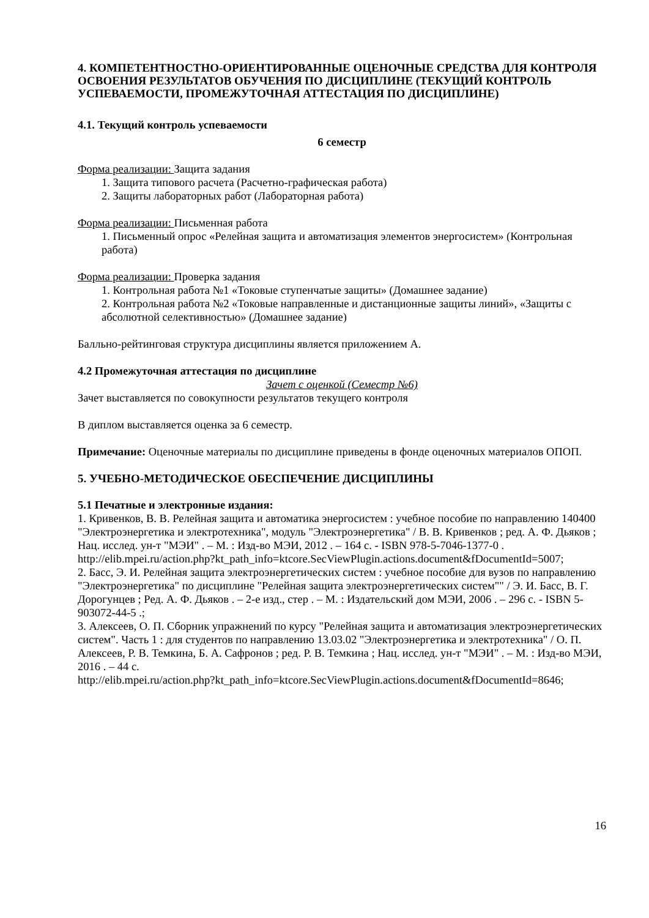4. КОМПЕТЕНТНОСТНО-ОРИЕНТИРОВАННЫЕ ОЦЕНОЧНЫЕ СРЕДСТВА ДЛЯ КОНТРОЛЯ ОСВОЕНИЯ РЕЗУЛЬТАТОВ ОБУЧЕНИЯ ПО ДИСЦИПЛИНЕ (ТЕКУЩИЙ КОНТРОЛЬ УСПЕВАЕМОСТИ, ПРОМЕЖУТОЧНАЯ АТТЕСТАЦИЯ ПО ДИСЦИПЛИНЕ)
4.1. Текущий контроль успеваемости
6 семестр
Форма реализации: Защита задания
1. Защита типового расчета (Расчетно-графическая работа)
2. Защиты лабораторных работ (Лабораторная работа)
Форма реализации: Письменная работа
1. Письменный опрос «Релейная защита и автоматизация элементов энергосистем» (Контрольная работа)
Форма реализации: Проверка задания
1. Контрольная работа №1 «Токовые ступенчатые защиты» (Домашнее задание)
2. Контрольная работа №2 «Токовые направленные и дистанционные защиты линий», «Защиты с абсолютной селективностью» (Домашнее задание)
Балльно-рейтинговая структура дисциплины является приложением А.
4.2 Промежуточная аттестация по дисциплине
Зачет с оценкой (Семестр №6)
Зачет выставляется по совокупности результатов текущего контроля
В диплом выставляется оценка за 6 семестр.
Примечание: Оценочные материалы по дисциплине приведены в фонде оценочных материалов ОПОП.
5. УЧЕБНО-МЕТОДИЧЕСКОЕ ОБЕСПЕЧЕНИЕ ДИСЦИПЛИНЫ
5.1 Печатные и электронные издания:
1. Кривенков, В. В. Релейная защита и автоматика энергосистем : учебное пособие по направлению 140400 "Электроэнергетика и электротехника", модуль "Электроэнергетика" / В. В. Кривенков ; ред. А. Ф. Дьяков ; Нац. исслед. ун-т "МЭИ" . – М. : Изд-во МЭИ, 2012 . – 164 с. - ISBN 978-5-7046-1377-0 .
http://elib.mpei.ru/action.php?kt_path_info=ktcore.SecViewPlugin.actions.document&fDocumentId=5007;
2. Басс, Э. И. Релейная защита электроэнергетических систем : учебное пособие для вузов по направлению "Электроэнергетика" по дисциплине "Релейная защита электроэнергетических систем"" / Э. И. Басс, В. Г. Дорогунцев ; Ред. А. Ф. Дьяков . – 2-е изд., стер . – М. : Издательский дом МЭИ, 2006 . – 296 с. - ISBN 5-903072-44-5 .;
3. Алексеев, О. П. Сборник упражнений по курсу "Релейная защита и автоматизация электроэнергетических систем". Часть 1 : для студентов по направлению 13.03.02 "Электроэнергетика и электротехника" / О. П. Алексеев, Р. В. Темкина, Б. А. Сафронов ; ред. Р. В. Темкина ; Нац. исслед. ун-т "МЭИ" . – М. : Изд-во МЭИ, 2016 . – 44 с.
http://elib.mpei.ru/action.php?kt_path_info=ktcore.SecViewPlugin.actions.document&fDocumentId=8646;
16